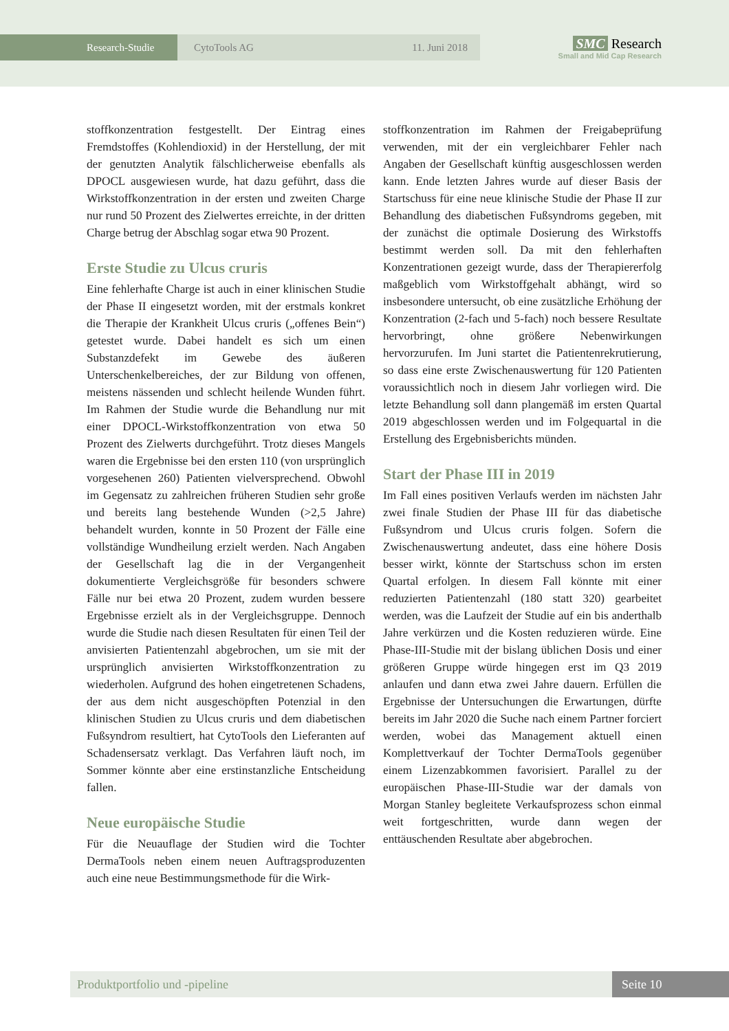Research-Studie
CytoTools AG 11. Juni 2018
SMC Research
Small and Mid Cap Research
stoffkonzentration festgestellt. Der Eintrag eines Fremdstoffes (Kohlendioxid) in der Herstellung, der mit der genutzten Analytik fälschlicherweise ebenfalls als DPOCL ausgewiesen wurde, hat dazu geführt, dass die Wirkstoffkonzentration in der ersten und zweiten Charge nur rund 50 Prozent des Zielwertes erreichte, in der dritten Charge betrug der Abschlag sogar etwa 90 Prozent.
Erste Studie zu Ulcus cruris
Eine fehlerhafte Charge ist auch in einer klinischen Studie der Phase II eingesetzt worden, mit der erstmals konkret die Therapie der Krankheit Ulcus cruris („offenes Bein“) getestet wurde. Dabei handelt es sich um einen Substanzdefekt im Gewebe des äußeren Unterschenkelbereiches, der zur Bildung von offenen, meistens nässenden und schlecht heilende Wunden führt. Im Rahmen der Studie wurde die Behandlung nur mit einer DPOCL-Wirkstoffkonzentration von etwa 50 Prozent des Zielwerts durchgeführt. Trotz dieses Mangels waren die Ergebnisse bei den ersten 110 (von ursprünglich vorgesehenen 260) Patienten vielversprechend. Obwohl im Gegensatz zu zahlreichen früheren Studien sehr große und bereits lang bestehende Wunden (>2,5 Jahre) behandelt wurden, konnte in 50 Prozent der Fälle eine vollständige Wundheilung erzielt werden. Nach Angaben der Gesellschaft lag die in der Vergangenheit dokumentierte Vergleichsgröße für besonders schwere Fälle nur bei etwa 20 Prozent, zudem wurden bessere Ergebnisse erzielt als in der Vergleichsgruppe. Dennoch wurde die Studie nach diesen Resultaten für einen Teil der anvisierten Patientenzahl abgebrochen, um sie mit der ursprünglich anvisierten Wirkstoffkonzentration zu wiederholen. Aufgrund des hohen eingetretenen Schadens, der aus dem nicht ausgeschöpften Potenzial in den klinischen Studien zu Ulcus cruris und dem diabetischen Fußsyndrom resultiert, hat CytoTools den Lieferanten auf Schadensersatz verklagt. Das Verfahren läuft noch, im Sommer könnte aber eine erstinstanzliche Entscheidung fallen.
Neue europäische Studie
Für die Neuauflage der Studien wird die Tochter DermaTools neben einem neuen Auftragsproduzenten auch eine neue Bestimmungsmethode für die Wirk-
stoffkonzentration im Rahmen der Freigabeprüfung verwenden, mit der ein vergleichbarer Fehler nach Angaben der Gesellschaft künftig ausgeschlossen werden kann. Ende letzten Jahres wurde auf dieser Basis der Startschuss für eine neue klinische Studie der Phase II zur Behandlung des diabetischen Fußsyndroms gegeben, mit der zunächst die optimale Dosierung des Wirkstoffs bestimmt werden soll. Da mit den fehlerhaften Konzentrationen gezeigt wurde, dass der Therapiererfolg maßgeblich vom Wirkstoffgehalt abhängt, wird so insbesondere untersucht, ob eine zusätzliche Erhöhung der Konzentration (2-fach und 5-fach) noch bessere Resultate hervorbringt, ohne größere Nebenwirkungen hervorzurufen. Im Juni startet die Patientenrekrutierung, so dass eine erste Zwischenauswertung für 120 Patienten voraussichtlich noch in diesem Jahr vorliegen wird. Die letzte Behandlung soll dann plangemäß im ersten Quartal 2019 abgeschlossen werden und im Folgequartal in die Erstellung des Ergebnisberichts münden.
Start der Phase III in 2019
Im Fall eines positiven Verlaufs werden im nächsten Jahr zwei finale Studien der Phase III für das diabetische Fußsyndrom und Ulcus cruris folgen. Sofern die Zwischenauswertung andeutet, dass eine höhere Dosis besser wirkt, könnte der Startschuss schon im ersten Quartal erfolgen. In diesem Fall könnte mit einer reduzierten Patientenzahl (180 statt 320) gearbeitet werden, was die Laufzeit der Studie auf ein bis anderthalb Jahre verkürzen und die Kosten reduzieren würde. Eine Phase-III-Studie mit der bislang üblichen Dosis und einer größeren Gruppe würde hingegen erst im Q3 2019 anlaufen und dann etwa zwei Jahre dauern. Erfüllen die Ergebnisse der Untersuchungen die Erwartungen, dürfte bereits im Jahr 2020 die Suche nach einem Partner forciert werden, wobei das Management aktuell einen Komplettverkauf der Tochter DermaTools gegenüber einem Lizenzabkommen favorisiert. Parallel zu der europäischen Phase-III-Studie war der damals von Morgan Stanley begleitete Verkaufsprozess schon einmal weit fortgeschritten, wurde dann wegen der enttäuschenden Resultate aber abgebrochen.
Produktportfolio und -pipeline
Seite 10